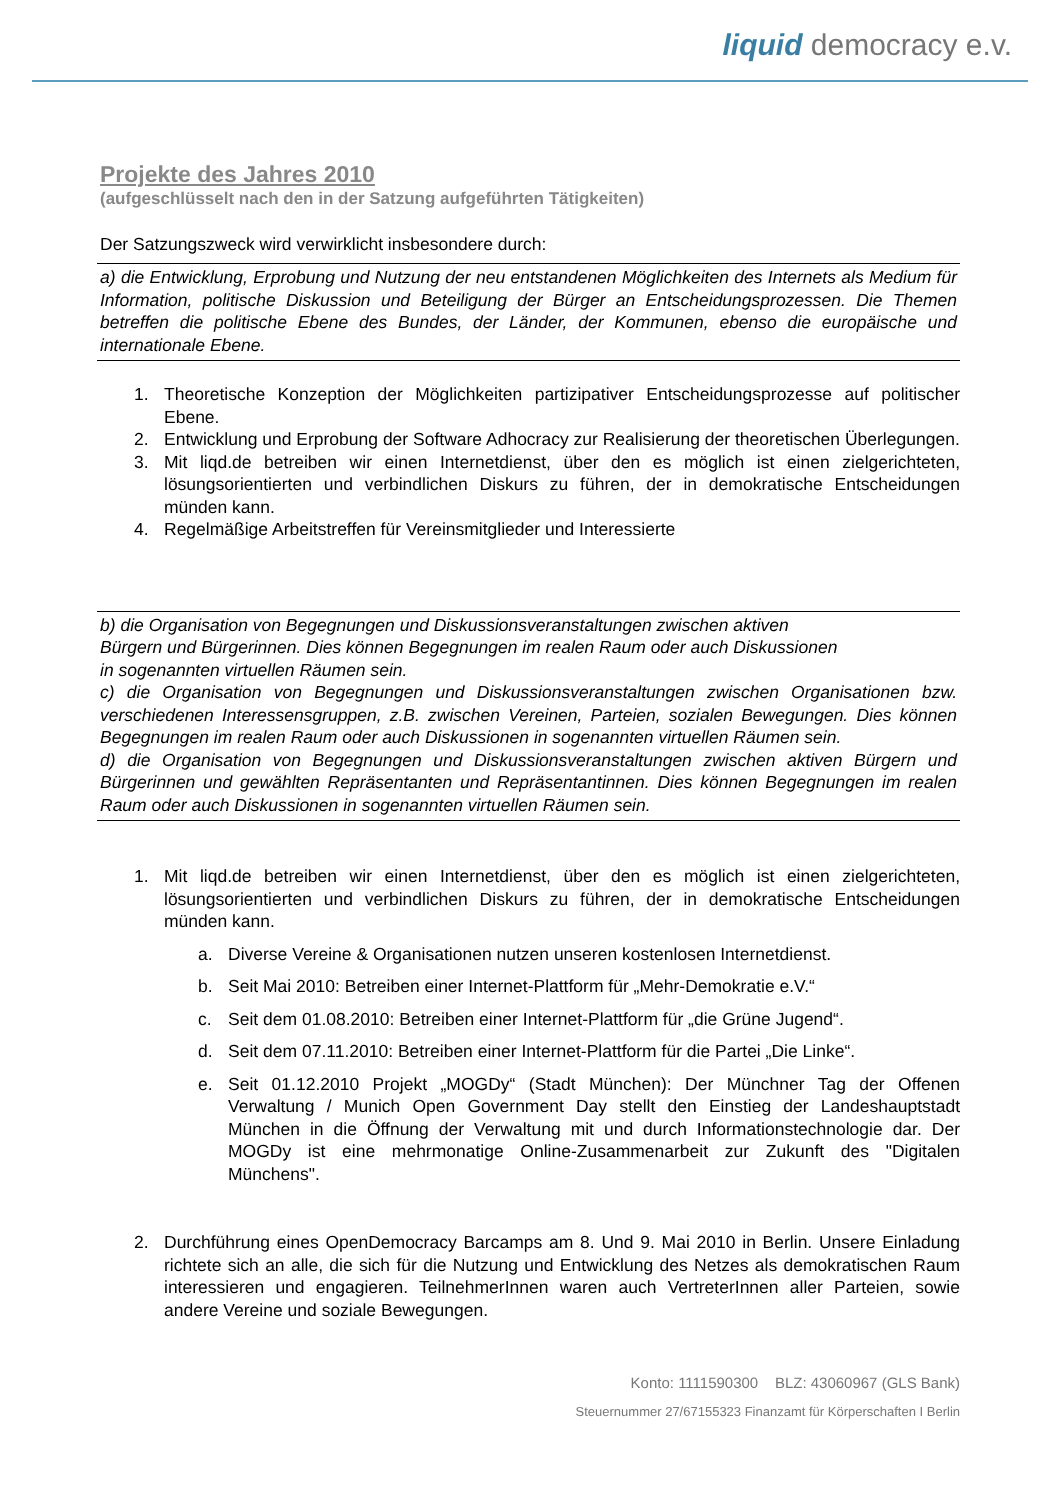liquid democracy e.v.
Projekte des Jahres 2010
(aufgeschlüsselt nach den in der Satzung aufgeführten Tätigkeiten)
Der Satzungszweck wird verwirklicht insbesondere durch:
a) die Entwicklung, Erprobung und Nutzung der neu entstandenen Möglichkeiten des Internets als Medium für Information, politische Diskussion und Beteiligung der Bürger an Entscheidungsprozessen. Die Themen betreffen die politische Ebene des Bundes, der Länder, der Kommunen, ebenso die europäische und internationale Ebene.
1. Theoretische Konzeption der Möglichkeiten partizipativer Entscheidungsprozesse auf politischer Ebene.
2. Entwicklung und Erprobung der Software Adhocracy zur Realisierung der theoretischen Überlegungen.
3. Mit liqd.de betreiben wir einen Internetdienst, über den es möglich ist einen zielgerichteten, lösungsorientierten und verbindlichen Diskurs zu führen, der in demokratische Entscheidungen münden kann.
4. Regelmäßige Arbeitstreffen für Vereinsmitglieder und Interessierte
b) die Organisation von Begegnungen und Diskussionsveranstaltungen zwischen aktiven
Bürgern und Bürgerinnen. Dies können Begegnungen im realen Raum oder auch Diskussionen
in sogenannten virtuellen Räumen sein.
c) die Organisation von Begegnungen und Diskussionsveranstaltungen zwischen Organisationen bzw. verschiedenen Interessensgruppen, z.B. zwischen Vereinen, Parteien, sozialen Bewegungen. Dies können Begegnungen im realen Raum oder auch Diskussionen in sogenannten virtuellen Räumen sein.
d) die Organisation von Begegnungen und Diskussionsveranstaltungen zwischen aktiven Bürgern und Bürgerinnen und gewählten Repräsentanten und Repräsentantinnen. Dies können Begegnungen im realen Raum oder auch Diskussionen in sogenannten virtuellen Räumen sein.
1. Mit liqd.de betreiben wir einen Internetdienst, über den es möglich ist einen zielgerichteten, lösungsorientierten und verbindlichen Diskurs zu führen, der in demokratische Entscheidungen münden kann.
a. Diverse Vereine & Organisationen nutzen unseren kostenlosen Internetdienst.
b. Seit Mai 2010: Betreiben einer Internet-Plattform für „Mehr-Demokratie e.V.“
c. Seit dem 01.08.2010: Betreiben einer Internet-Plattform für „die Grüne Jugend“.
d. Seit dem 07.11.2010: Betreiben einer Internet-Plattform für die Partei „Die Linke“.
e. Seit 01.12.2010 Projekt „MOGDy“ (Stadt München): Der Münchner Tag der Offenen Verwaltung / Munich Open Government Day stellt den Einstieg der Landeshauptstadt München in die Öffnung der Verwaltung mit und durch Informationstechnologie dar. Der MOGDy ist eine mehrmonatige Online-Zusammenarbeit zur Zukunft des "Digitalen Münchens".
2. Durchführung eines OpenDemocracy Barcamps am 8. Und 9. Mai 2010 in Berlin. Unsere Einladung richtete sich an alle, die sich für die Nutzung und Entwicklung des Netzes als demokratischen Raum interessieren und engagieren. TeilnehmerInnen waren auch VertreterInnen aller Parteien, sowie andere Vereine und soziale Bewegungen.
Konto: 1111590300 BLZ: 43060967 (GLS Bank)
Steuernummer 27/67155323 Finanzamt für Körperschaften I Berlin